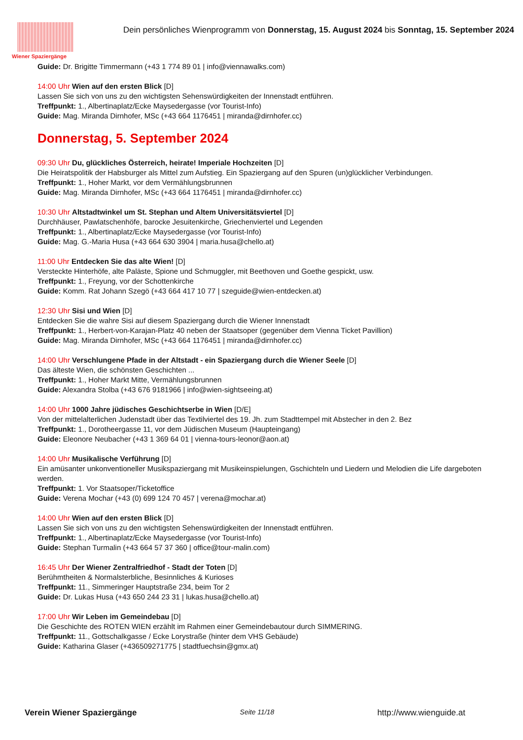Wiener Spaziergänge
Dein persönliches Wienprogramm von Donnerstag, 15. August 2024 bis Sonntag, 15. September 2024
Guide: Dr. Brigitte Timmermann (+43 1 774 89 01 | info@viennawalks.com)
14:00 Uhr Wien auf den ersten Blick [D]
Lassen Sie sich von uns zu den wichtigsten Sehenswürdigkeiten der Innenstadt entführen.
Treffpunkt: 1., Albertinaplatz/Ecke Maysedergasse (vor Tourist-Info)
Guide: Mag. Miranda Dirnhofer, MSc (+43 664 1176451 | miranda@dirnhofer.cc)
Donnerstag, 5. September 2024
09:30 Uhr Du, glückliches Österreich, heirate! Imperiale Hochzeiten [D]
Die Heiratspolitik der Habsburger als Mittel zum Aufstieg. Ein Spaziergang auf den Spuren (un)glücklicher Verbindungen.
Treffpunkt: 1., Hoher Markt, vor dem Vermählungsbrunnen
Guide: Mag. Miranda Dirnhofer, MSc (+43 664 1176451 | miranda@dirnhofer.cc)
10:30 Uhr Altstadtwinkel um St. Stephan und Altem Universitätsviertel [D]
Durchhäuser, Pawlatschenhöfe, barocke Jesuitenkirche, Griechenviertel und Legenden
Treffpunkt: 1., Albertinaplatz/Ecke Maysedergasse (vor Tourist-Info)
Guide: Mag. G.-Maria Husa (+43 664 630 3904 | maria.husa@chello.at)
11:00 Uhr Entdecken Sie das alte Wien! [D]
Versteckte Hinterhöfe, alte Paläste, Spione und Schmuggler, mit Beethoven und Goethe gespickt, usw.
Treffpunkt: 1., Freyung, vor der Schottenkirche
Guide: Komm. Rat Johann Szegö (+43 664 417 10 77 | szeguide@wien-entdecken.at)
12:30 Uhr Sisi und Wien [D]
Entdecken Sie die wahre Sisi auf diesem Spaziergang durch die Wiener Innenstadt
Treffpunkt: 1., Herbert-von-Karajan-Platz 40 neben der Staatsoper (gegenüber dem Vienna Ticket Pavillion)
Guide: Mag. Miranda Dirnhofer, MSc (+43 664 1176451 | miranda@dirnhofer.cc)
14:00 Uhr Verschlungene Pfade in der Altstadt - ein Spaziergang durch die Wiener Seele [D]
Das älteste Wien, die schönsten Geschichten ...
Treffpunkt: 1., Hoher Markt Mitte, Vermählungsbrunnen
Guide: Alexandra Stolba (+43 676 9181966 | info@wien-sightseeing.at)
14:00 Uhr 1000 Jahre jüdisches Geschichtserbe in Wien [D/E]
Von der mittelalterlichen Judenstadt über das Textilviertel des 19. Jh. zum Stadttempel mit Abstecher in den 2. Bez
Treffpunkt: 1., Dorotheergasse 11, vor dem Jüdischen Museum (Haupteingang)
Guide: Eleonore Neubacher (+43 1 369 64 01 | vienna-tours-leonor@aon.at)
14:00 Uhr Musikalische Verführung [D]
Ein amüsanter unkonventioneller Musikspaziergang mit Musikeinspielungen, Gschichteln und Liedern und Melodien die Life dargeboten werden.
Treffpunkt: 1. Vor Staatsoper/Ticketoffice
Guide: Verena Mochar (+43 (0) 699 124 70 457 | verena@mochar.at)
14:00 Uhr Wien auf den ersten Blick [D]
Lassen Sie sich von uns zu den wichtigsten Sehenswürdigkeiten der Innenstadt entführen.
Treffpunkt: 1., Albertinaplatz/Ecke Maysedergasse (vor Tourist-Info)
Guide: Stephan Turmalin (+43 664 57 37 360 | office@tour-malin.com)
16:45 Uhr Der Wiener Zentralfriedhof - Stadt der Toten [D]
Berühmtheiten & Normalsterbliche, Besinnliches & Kurioses
Treffpunkt: 11., Simmeringer Hauptstraße 234, beim Tor 2
Guide: Dr. Lukas Husa (+43 650 244 23 31 | lukas.husa@chello.at)
17:00 Uhr Wir Leben im Gemeindebau [D]
Die Geschichte des ROTEN WIEN erzählt im Rahmen einer Gemeindebautour durch SIMMERING.
Treffpunkt: 11., Gottschalkgasse / Ecke Lorystraße (hinter dem VHS Gebäude)
Guide: Katharina Glaser (+436509271775 | stadtfuechsin@gmx.at)
Verein Wiener Spaziergänge Seite 11/18 http://www.wienguide.at